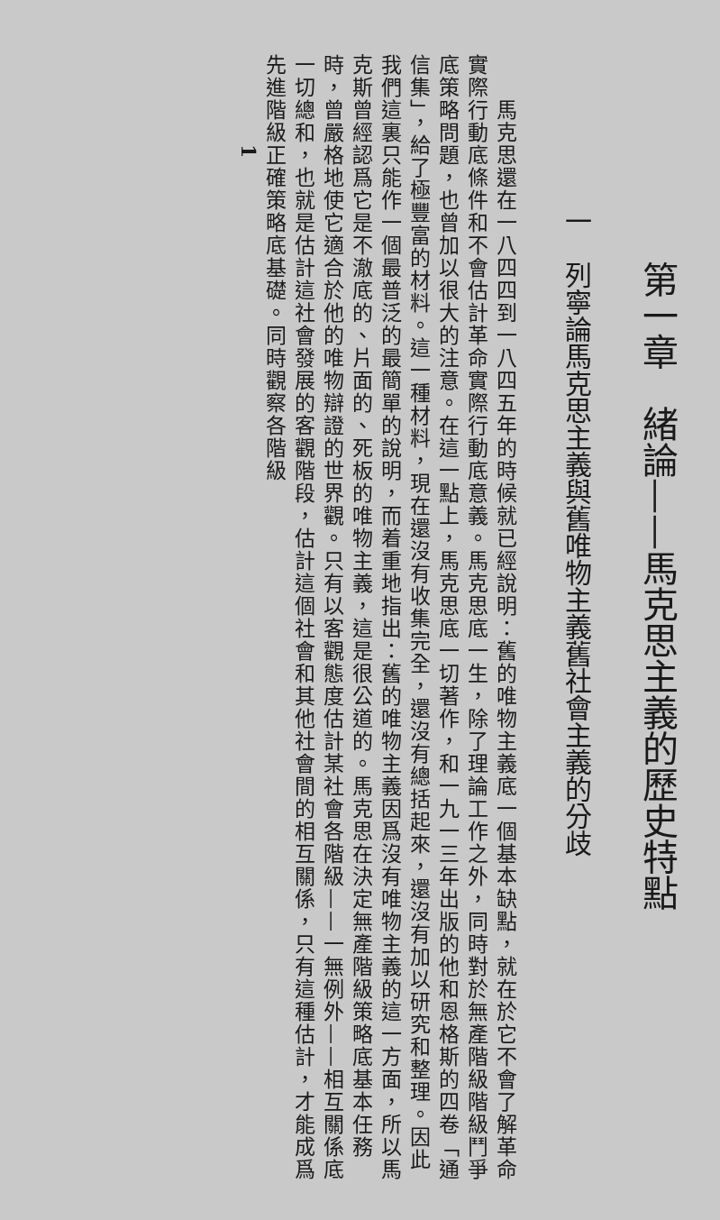第一章　緒論——馬克思主義的歷史特點
一　列寧論馬克思主義與舊唯物主義舊社會主義的分歧
　　馬克思還在一八四四到一八四五年的時候就已經說明：舊的唯物主義底一個基本缺點，就在於它不會了解革命實際行動底條件和不會估計革命實際行動底意義。馬克思底一生，除了理論工作之外，同時對於無產階級階級鬥爭底策略問題，也曾加以很大的注意。在這一點上，馬克思底一切著作，和一九一三年出版的他和恩格斯的四卷「通信集」，給了極豐富的材料。這一種材料，現在還沒有收集完全，還沒有總括起來，還沒有加以研究和整理。因此我們這裏只能作一個最普泛的最簡單的說明，而着重地指出：舊的唯物主義因爲沒有唯物主義的這一方面，所以馬克斯曾經認爲它是不澈底的、片面的、死板的唯物主義，這是很公道的。馬克思在決定無產階級策略底基本任務時，曾嚴格地使它適合於他的唯物辯證的世界觀。只有以客觀態度估計某社會各階級——一無例外——相互關係底一切總和，也就是估計這社會發展的客觀階段，估計這個社會和其他社會間的相互關係，只有這種估計，才能成爲先進階級正確策略底基礎。同時觀察各階級
1